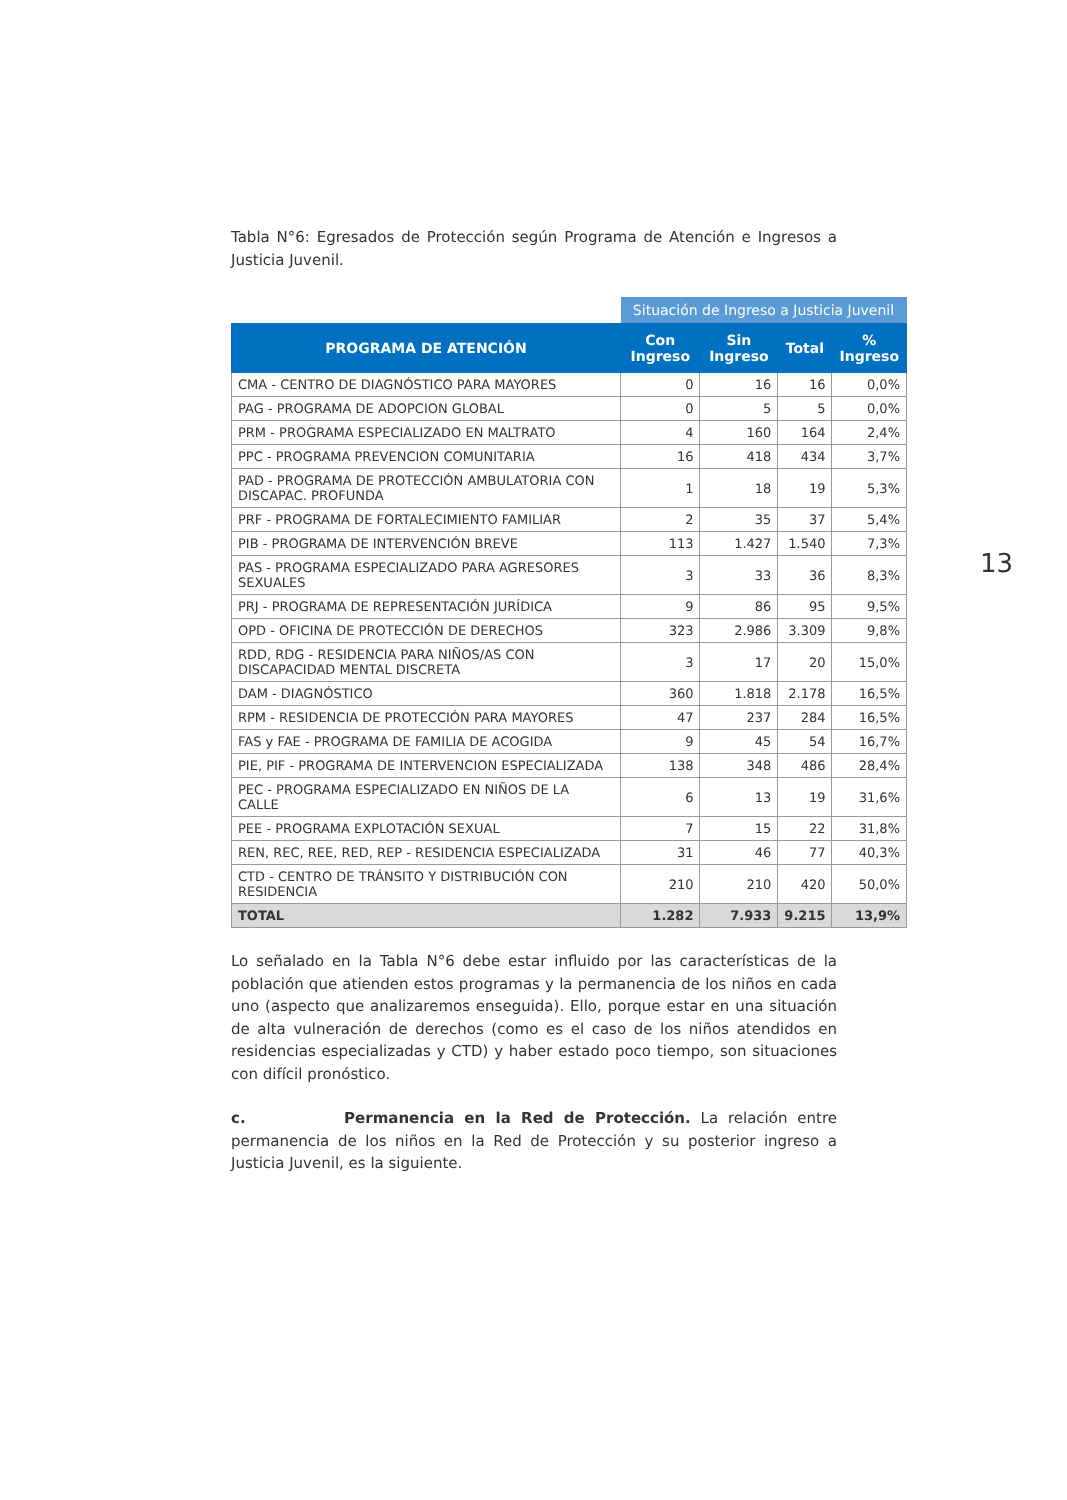Tabla N°6: Egresados de Protección según Programa de Atención e Ingresos a Justicia Juvenil.
| | Situación de Ingreso a Justicia Juvenil | | | |
| PROGRAMA DE ATENCIÓN | Con Ingreso | Sin Ingreso | Total | % Ingreso |
| CMA - CENTRO DE DIAGNÓSTICO PARA MAYORES | 0 | 16 | 16 | 0,0% |
| PAG - PROGRAMA DE ADOPCION GLOBAL | 0 | 5 | 5 | 0,0% |
| PRM - PROGRAMA ESPECIALIZADO EN MALTRATO | 4 | 160 | 164 | 2,4% |
| PPC - PROGRAMA PREVENCION COMUNITARIA | 16 | 418 | 434 | 3,7% |
| PAD - PROGRAMA DE PROTECCIÓN AMBULATORIA CON DISCAPAC. PROFUNDA | 1 | 18 | 19 | 5,3% |
| PRF - PROGRAMA DE FORTALECIMIENTO FAMILIAR | 2 | 35 | 37 | 5,4% |
| PIB - PROGRAMA DE INTERVENCIÓN BREVE | 113 | 1.427 | 1.540 | 7,3% |
| PAS - PROGRAMA ESPECIALIZADO PARA AGRESORES SEXUALES | 3 | 33 | 36 | 8,3% |
| PRJ - PROGRAMA DE REPRESENTACIÓN JURÍDICA | 9 | 86 | 95 | 9,5% |
| OPD - OFICINA DE PROTECCIÓN DE DERECHOS | 323 | 2.986 | 3.309 | 9,8% |
| RDD, RDG - RESIDENCIA PARA NIÑOS/AS CON DISCAPACIDAD MENTAL DISCRETA | 3 | 17 | 20 | 15,0% |
| DAM - DIAGNÓSTICO | 360 | 1.818 | 2.178 | 16,5% |
| RPM - RESIDENCIA DE PROTECCIÓN PARA MAYORES | 47 | 237 | 284 | 16,5% |
| FAS y FAE - PROGRAMA DE FAMILIA DE ACOGIDA | 9 | 45 | 54 | 16,7% |
| PIE, PIF - PROGRAMA DE INTERVENCION ESPECIALIZADA | 138 | 348 | 486 | 28,4% |
| PEC - PROGRAMA ESPECIALIZADO EN NIÑOS DE LA CALLE | 6 | 13 | 19 | 31,6% |
| PEE - PROGRAMA EXPLOTACIÓN SEXUAL | 7 | 15 | 22 | 31,8% |
| REN, REC, REE, RED, REP - RESIDENCIA ESPECIALIZADA | 31 | 46 | 77 | 40,3% |
| CTD - CENTRO DE TRÁNSITO Y DISTRIBUCIÓN CON RESIDENCIA | 210 | 210 | 420 | 50,0% |
| TOTAL | 1.282 | 7.933 | 9.215 | 13,9% |
Lo señalado en la Tabla N°6 debe estar influido por las características de la población que atienden estos programas y la permanencia de los niños en cada uno (aspecto que analizaremos enseguida). Ello, porque estar en una situación de alta vulneración de derechos (como es el caso de los niños atendidos en residencias especializadas y CTD) y haber estado poco tiempo, son situaciones con difícil pronóstico.
c. Permanencia en la Red de Protección. La relación entre permanencia de los niños en la Red de Protección y su posterior ingreso a Justicia Juvenil, es la siguiente.
13